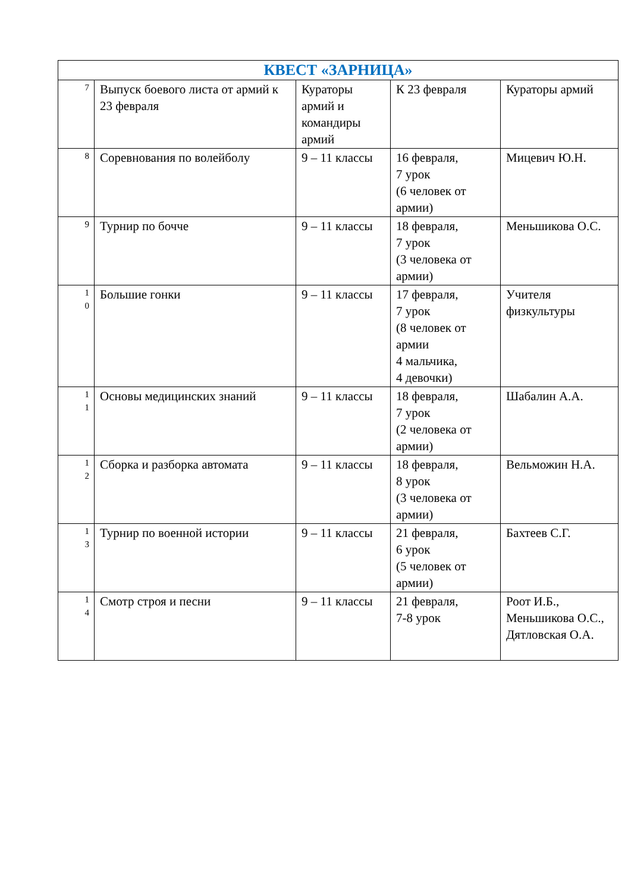| КВЕСТ «ЗАРНИЦА» | | | | |
| --- | --- | --- | --- | --- |
| 7 | Выпуск боевого листа от армий к 23 февраля | Кураторы армий и командиры армий | К 23 февраля | Кураторы армий |
| 8 | Соревнования по волейболу | 9 – 11 классы | 16 февраля, 7 урок (6 человек от армии) | Мицевич Ю.Н. |
| 9 | Турнир по бочче | 9 – 11 классы | 18 февраля, 7 урок (3 человека от армии) | Меньшикова О.С. |
| 1 0 | Большие гонки | 9 – 11 классы | 17 февраля, 7 урок (8 человек от армии 4 мальчика, 4 девочки) | Учителя физкультуры |
| 1 1 | Основы медицинских знаний | 9 – 11 классы | 18 февраля, 7 урок (2 человека от армии) | Шабалин А.А. |
| 1 2 | Сборка и разборка автомата | 9 – 11 классы | 18 февраля, 8 урок (3 человека от армии) | Вельможин Н.А. |
| 1 3 | Турнир по военной истории | 9 – 11 классы | 21 февраля, 6 урок (5 человек от армии) | Бахтеев С.Г. |
| 1 4 | Смотр строя и песни | 9 – 11 классы | 21 февраля, 7-8 урок | Роот И.Б., Меньшикова О.С., Дятловская О.А. |